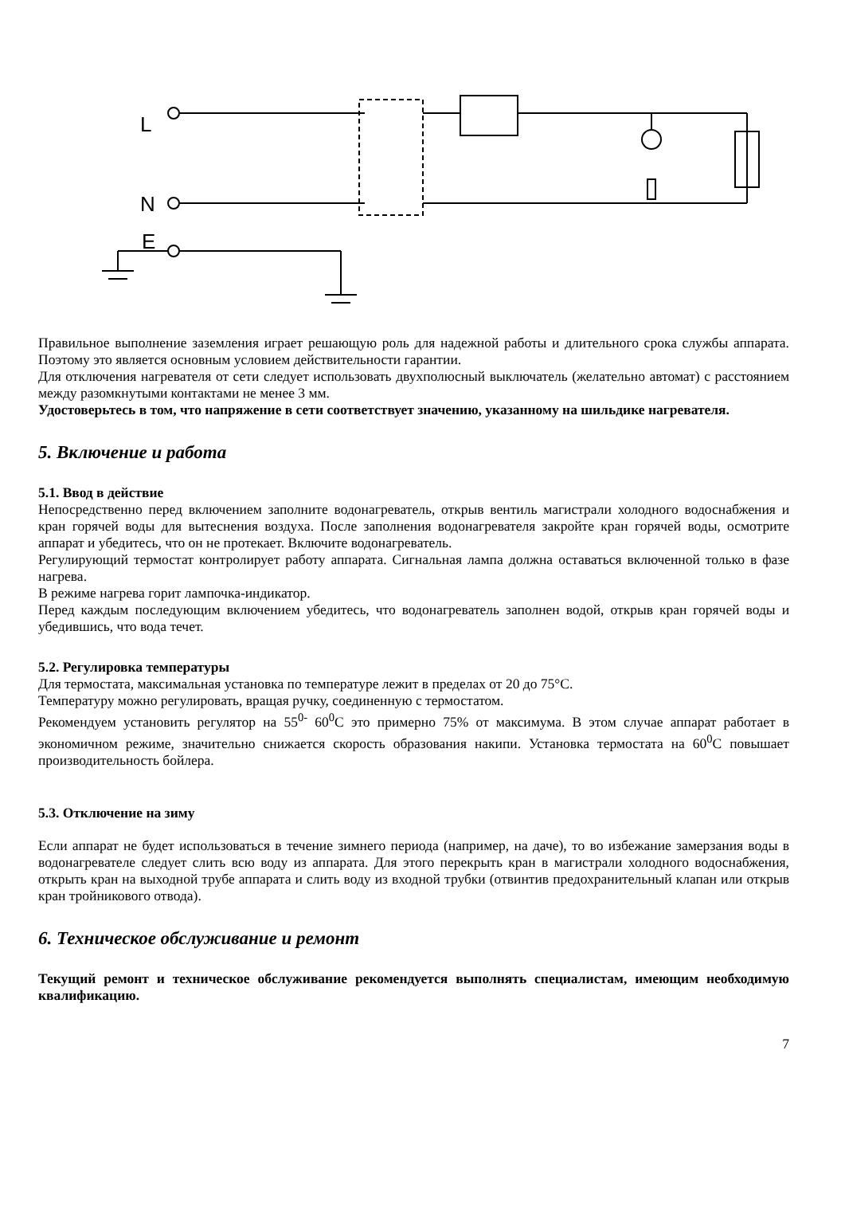L
N
E
Правильное выполнение заземления играет решающую роль для надежной работы и длительного срока службы аппарата. Поэтому это является основным условием действительности гарантии.
Для отключения нагревателя от сети следует использовать двухполюсный выключатель (желательно автомат) с расстоянием между разомкнутыми контактами не менее 3 мм.
Удостоверьтесь в том, что напряжение в сети соответствует значению, указанному на шильдике нагревателя.
5. Включение и работа
5.1. Ввод в действие
Непосредственно перед включением заполните водонагреватель, открыв вентиль магистрали холодного водоснабжения и кран горячей воды для вытеснения воздуха. После заполнения водонагревателя закройте кран горячей воды, осмотрите аппарат и убедитесь, что он не протекает. Включите водонагреватель.
Регулирующий термостат контролирует работу аппарата. Сигнальная лампа должна оставаться включенной только в фазе нагрева.
В режиме нагрева горит лампочка-индикатор.
Перед каждым последующим включением убедитесь, что водонагреватель заполнен водой, открыв кран горячей воды и убедившись, что вода течет.
5.2. Регулировка температуры
Для термостата, максимальная установка по температуре лежит в пределах от 20 до 75°С.
Температуру можно регулировать, вращая ручку, соединенную с термостатом.
Рекомендуем установить регулятор на 55<sup>0-</sup> 60<sup>0</sup>С это примерно 75% от максимума. В этом случае аппарат работает в экономичном режиме, значительно снижается скорость образования накипи. Установка термостата на 60<sup>0</sup>С повышает производительность бойлера.
5.3. Отключение на зиму
Если аппарат не будет использоваться в течение зимнего периода (например, на даче), то во избежание замерзания воды в водонагревателе следует слить всю воду из аппарата. Для этого перекрыть кран в магистрали холодного водоснабжения, открыть кран на выходной трубе аппарата и слить воду из входной трубки (отвинтив предохранительный клапан или открыв кран тройникового отвода).
6. Техническое обслуживание и ремонт
Текущий ремонт и техническое обслуживание рекомендуется выполнять специалистам, имеющим необходимую квалификацию.
7